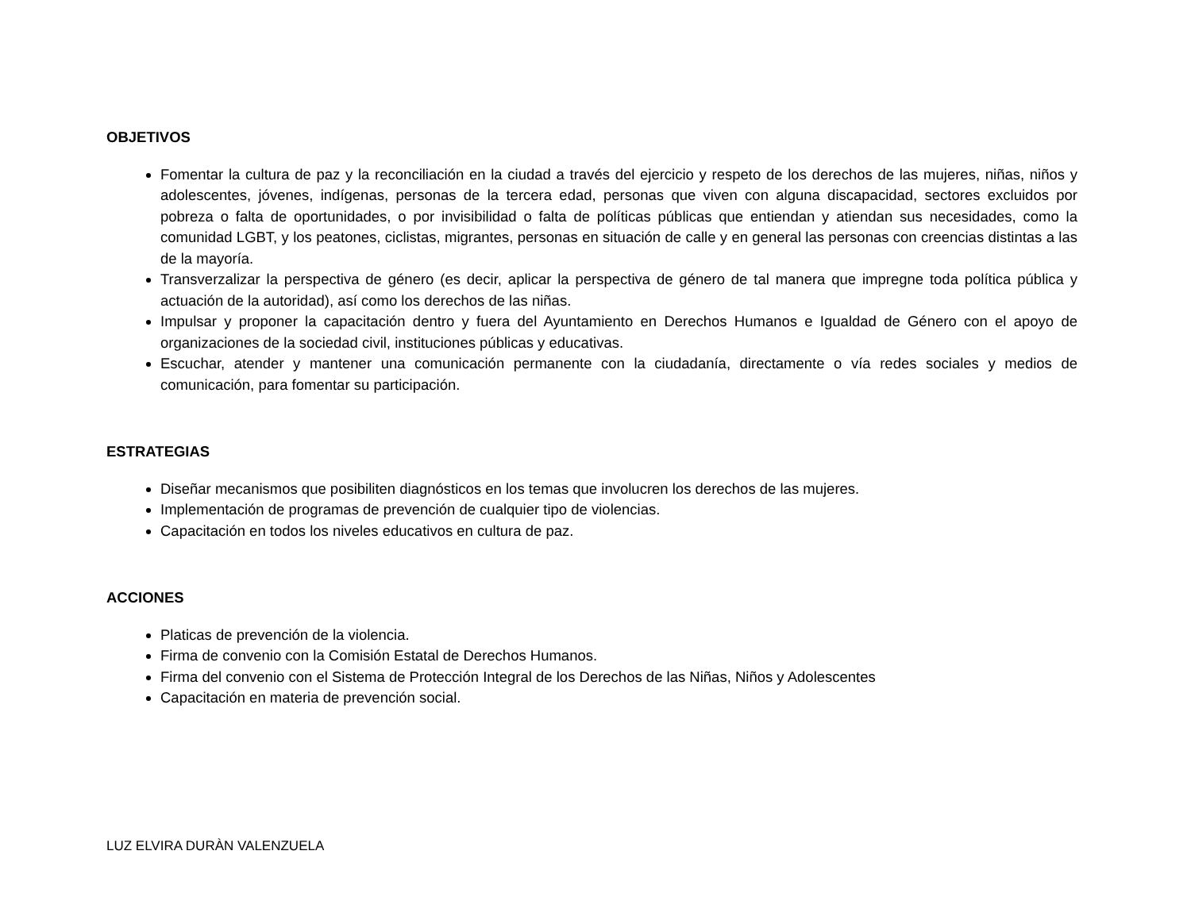OBJETIVOS
Fomentar la cultura de paz y la reconciliación en la ciudad a través del ejercicio y respeto de los derechos de las mujeres, niñas, niños y adolescentes, jóvenes, indígenas, personas de la tercera edad, personas que viven con alguna discapacidad, sectores excluidos por pobreza o falta de oportunidades, o por invisibilidad o falta de políticas públicas que entiendan y atiendan sus necesidades, como la comunidad LGBT, y los peatones, ciclistas, migrantes, personas en situación de calle y en general las personas con creencias distintas a las de la mayoría.
Transverzalizar la perspectiva de género (es decir, aplicar la perspectiva de género de tal manera que impregne toda política pública y actuación de la autoridad), así como los derechos de las niñas.
Impulsar y proponer la capacitación dentro y fuera del Ayuntamiento en Derechos Humanos e Igualdad de Género con el apoyo de organizaciones de la sociedad civil, instituciones públicas y educativas.
Escuchar, atender y mantener una comunicación permanente con la ciudadanía, directamente o vía redes sociales y medios de comunicación, para fomentar su participación.
ESTRATEGIAS
Diseñar mecanismos que posibiliten diagnósticos en los temas que involucren los derechos de las mujeres.
Implementación de programas de prevención de cualquier tipo de violencias.
Capacitación en todos los niveles educativos en cultura de paz.
ACCIONES
Platicas de prevención de la violencia.
Firma de convenio con la Comisión Estatal de Derechos Humanos.
Firma del convenio con el Sistema de Protección Integral de los Derechos de las Niñas, Niños y Adolescentes
Capacitación en materia de prevención social.
LUZ ELVIRA DURÀN VALENZUELA